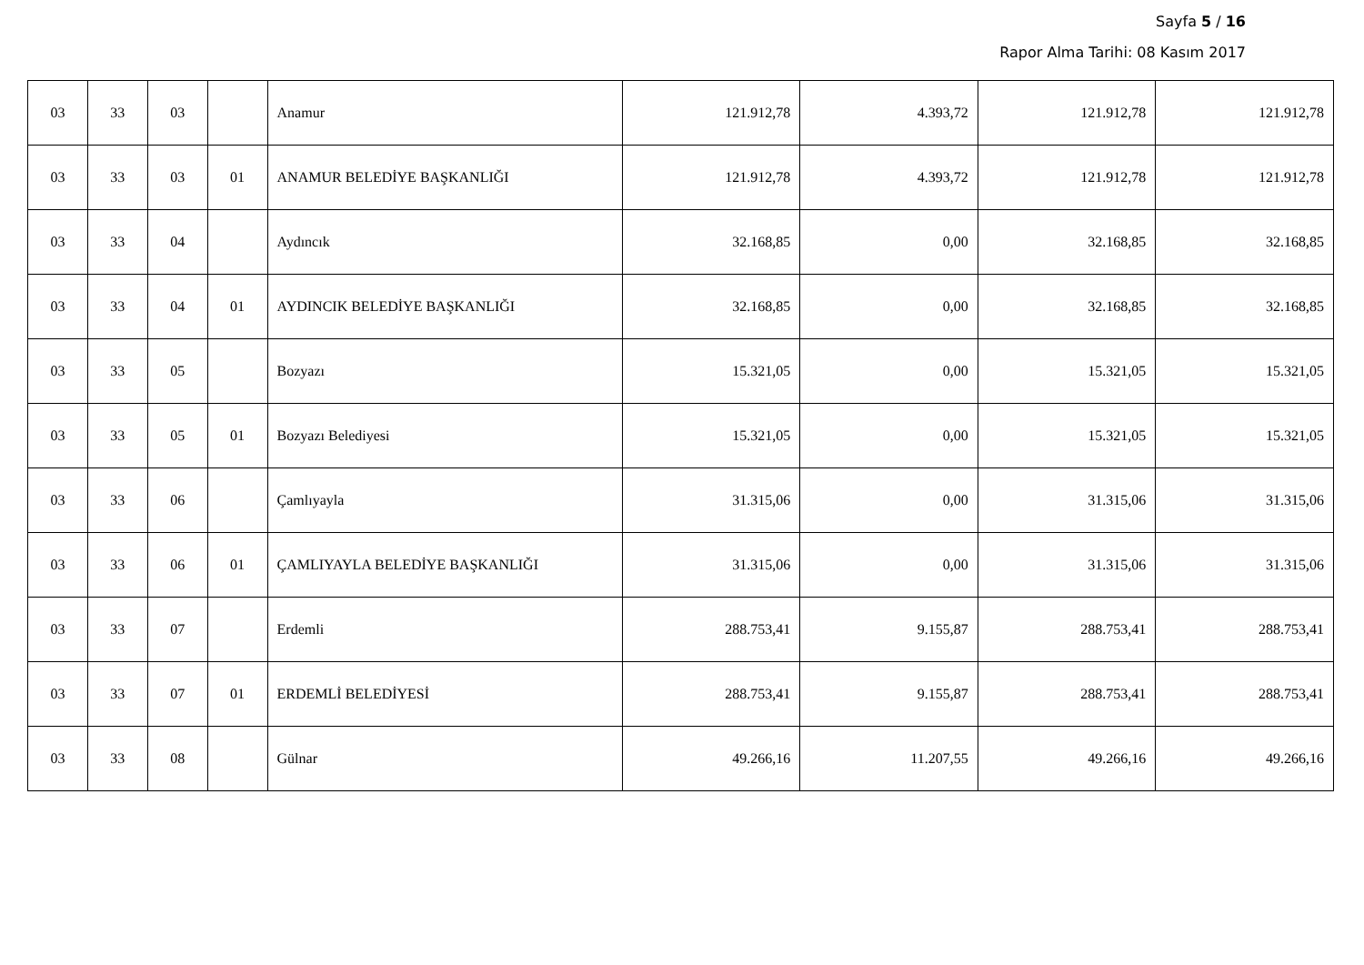Sayfa 5 / 16
Rapor Alma Tarihi: 08 Kasım 2017
| 03 | 33 | 03 | | Anamur | 121.912,78 | 4.393,72 | 121.912,78 | 121.912,78 |
| 03 | 33 | 03 | 01 | ANAMUR BELEDİYE BAŞKANLIĞI | 121.912,78 | 4.393,72 | 121.912,78 | 121.912,78 |
| 03 | 33 | 04 | | Aydıncık | 32.168,85 | 0,00 | 32.168,85 | 32.168,85 |
| 03 | 33 | 04 | 01 | AYDINCIK BELEDİYE BAŞKANLIĞI | 32.168,85 | 0,00 | 32.168,85 | 32.168,85 |
| 03 | 33 | 05 | | Bozyazı | 15.321,05 | 0,00 | 15.321,05 | 15.321,05 |
| 03 | 33 | 05 | 01 | Bozyazı Belediyesi | 15.321,05 | 0,00 | 15.321,05 | 15.321,05 |
| 03 | 33 | 06 | | Çamlıyayla | 31.315,06 | 0,00 | 31.315,06 | 31.315,06 |
| 03 | 33 | 06 | 01 | ÇAMLIYAYLA BELEDİYE BAŞKANLIĞI | 31.315,06 | 0,00 | 31.315,06 | 31.315,06 |
| 03 | 33 | 07 | | Erdemli | 288.753,41 | 9.155,87 | 288.753,41 | 288.753,41 |
| 03 | 33 | 07 | 01 | ERDEMLİ BELEDİYESİ | 288.753,41 | 9.155,87 | 288.753,41 | 288.753,41 |
| 03 | 33 | 08 | | Gülnar | 49.266,16 | 11.207,55 | 49.266,16 | 49.266,16 |